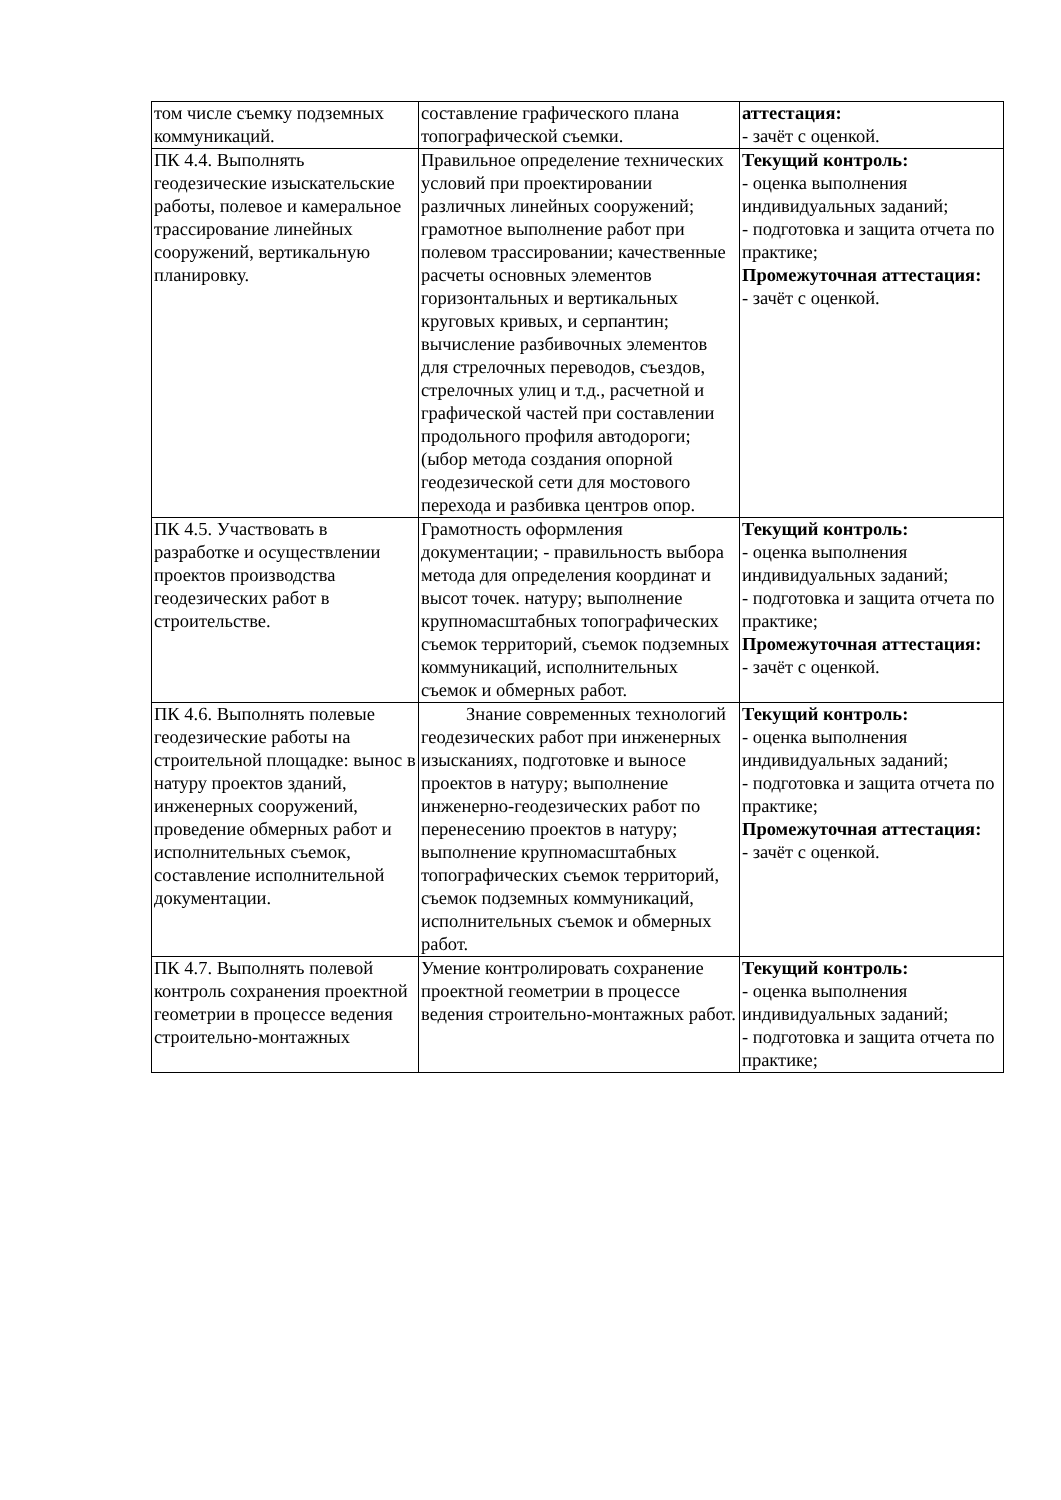| том числе съемку подземных коммуникаций. | составление графического плана топографической съемки. | аттестация: - зачёт с оценкой. |
| ПК 4.4. Выполнять геодезические изыскательские работы, полевое и камеральное трассирование линейных сооружений, вертикальную планировку. | Правильное определение технических условий при проектировании различных линейных сооружений; грамотное выполнение работ при полевом трассировании; качественные расчеты основных элементов горизонтальных и вертикальных круговых кривых, и серпантин; вычисление разбивочных элементов для стрелочных переводов, съездов, стрелочных улиц и т.д., расчетной и графической частей при составлении продольного профиля автодороги; (ыбор метода создания опорной геодезической сети для мостового перехода и разбивка центров опор. | Текущий контроль: - оценка выполнения индивидуальных заданий; - подготовка и защита отчета по практике; Промежуточная аттестация: - зачёт с оценкой. |
| ПК 4.5. Участвовать в разработке и осуществлении проектов производства геодезических работ в строительстве. | Грамотность оформления документации; - правильность выбора метода для определения координат и высот точек. натуру; выполнение крупномасштабных топографических съемок территорий, съемок подземных коммуникаций, исполнительных съемок и обмерных работ. | Текущий контроль: - оценка выполнения индивидуальных заданий; - подготовка и защита отчета по практике; Промежуточная аттестация: - зачёт с оценкой. |
| ПК 4.6. Выполнять полевые геодезические работы на строительной площадке: вынос в натуру проектов зданий, инженерных сооружений, проведение обмерных работ и исполнительных съемок, составление исполнительной документации. | Знание современных технологий геодезических работ при инженерных изысканиях, подготовке и выносе проектов в натуру; выполнение инженерно-геодезических работ по перенесению проектов в натуру; выполнение крупномасштабных топографических съемок территорий, съемок подземных коммуникаций, исполнительных съемок и обмерных работ. | Текущий контроль: - оценка выполнения индивидуальных заданий; - подготовка и защита отчета по практике; Промежуточная аттестация: - зачёт с оценкой. |
| ПК 4.7. Выполнять полевой контроль сохранения проектной геометрии в процессе ведения строительно-монтажных | Умение контролировать сохранение проектной геометрии в процессе ведения строительно-монтажных работ. | Текущий контроль: - оценка выполнения индивидуальных заданий; - подготовка и защита отчета по практике; |